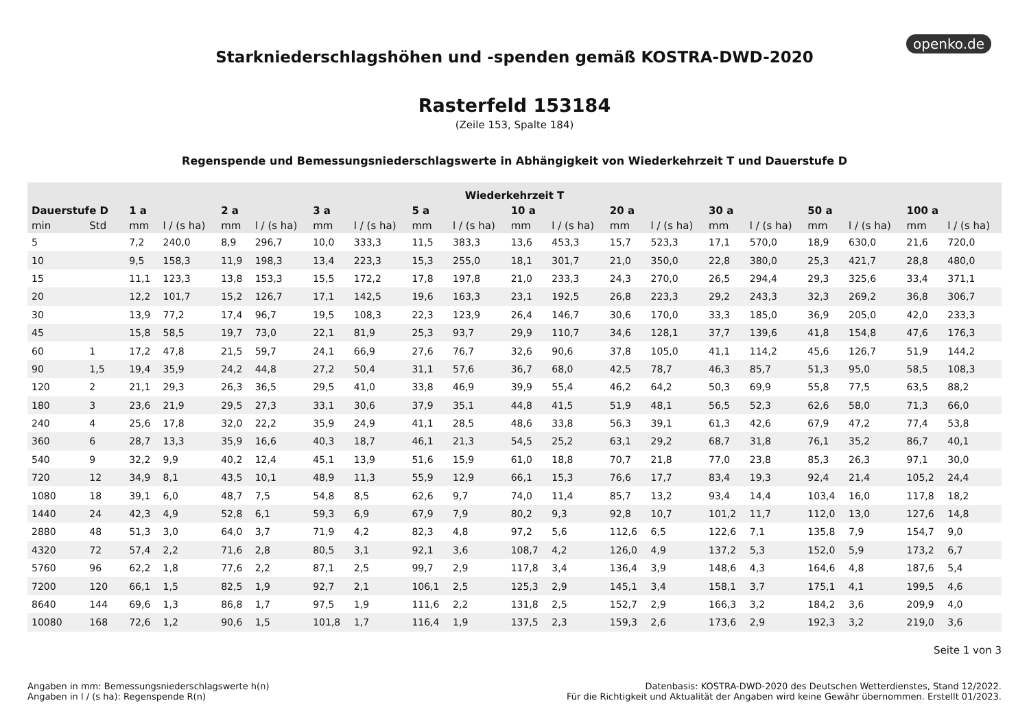openko.de
Starkniederschlagshöhen und -spenden gemäß KOSTRA-DWD-2020
Rasterfeld 153184
(Zeile 153, Spalte 184)
Regenspende und Bemessungsniederschlagswerte in Abhängigkeit von Wiederkehrzeit T und Dauerstufe D
| Wiederkehrzeit T | | | | | | | | | | | | | | | | | | | |
| --- | --- | --- | --- | --- | --- | --- | --- | --- | --- | --- | --- | --- | --- | --- | --- | --- | --- | --- | --- |
| Dauerstufe D | | 1 a | | 2 a | | 3 a | | 5 a | | 10 a | | 20 a | | 30 a | | 50 a | | 100 a | |
| min | Std | mm | l / (s ha) | mm | l / (s ha) | mm | l / (s ha) | mm | l / (s ha) | mm | l / (s ha) | mm | l / (s ha) | mm | l / (s ha) | mm | l / (s ha) | mm | l / (s ha) |
| 5 | | 7,2 | 240,0 | 8,9 | 296,7 | 10,0 | 333,3 | 11,5 | 383,3 | 13,6 | 453,3 | 15,7 | 523,3 | 17,1 | 570,0 | 18,9 | 630,0 | 21,6 | 720,0 |
| 10 | | 9,5 | 158,3 | 11,9 | 198,3 | 13,4 | 223,3 | 15,3 | 255,0 | 18,1 | 301,7 | 21,0 | 350,0 | 22,8 | 380,0 | 25,3 | 421,7 | 28,8 | 480,0 |
| 15 | | 11,1 | 123,3 | 13,8 | 153,3 | 15,5 | 172,2 | 17,8 | 197,8 | 21,0 | 233,3 | 24,3 | 270,0 | 26,5 | 294,4 | 29,3 | 325,6 | 33,4 | 371,1 |
| 20 | | 12,2 | 101,7 | 15,2 | 126,7 | 17,1 | 142,5 | 19,6 | 163,3 | 23,1 | 192,5 | 26,8 | 223,3 | 29,2 | 243,3 | 32,3 | 269,2 | 36,8 | 306,7 |
| 30 | | 13,9 | 77,2 | 17,4 | 96,7 | 19,5 | 108,3 | 22,3 | 123,9 | 26,4 | 146,7 | 30,6 | 170,0 | 33,3 | 185,0 | 36,9 | 205,0 | 42,0 | 233,3 |
| 45 | | 15,8 | 58,5 | 19,7 | 73,0 | 22,1 | 81,9 | 25,3 | 93,7 | 29,9 | 110,7 | 34,6 | 128,1 | 37,7 | 139,6 | 41,8 | 154,8 | 47,6 | 176,3 |
| 60 | 1 | 17,2 | 47,8 | 21,5 | 59,7 | 24,1 | 66,9 | 27,6 | 76,7 | 32,6 | 90,6 | 37,8 | 105,0 | 41,1 | 114,2 | 45,6 | 126,7 | 51,9 | 144,2 |
| 90 | 1,5 | 19,4 | 35,9 | 24,2 | 44,8 | 27,2 | 50,4 | 31,1 | 57,6 | 36,7 | 68,0 | 42,5 | 78,7 | 46,3 | 85,7 | 51,3 | 95,0 | 58,5 | 108,3 |
| 120 | 2 | 21,1 | 29,3 | 26,3 | 36,5 | 29,5 | 41,0 | 33,8 | 46,9 | 39,9 | 55,4 | 46,2 | 64,2 | 50,3 | 69,9 | 55,8 | 77,5 | 63,5 | 88,2 |
| 180 | 3 | 23,6 | 21,9 | 29,5 | 27,3 | 33,1 | 30,6 | 37,9 | 35,1 | 44,8 | 41,5 | 51,9 | 48,1 | 56,5 | 52,3 | 62,6 | 58,0 | 71,3 | 66,0 |
| 240 | 4 | 25,6 | 17,8 | 32,0 | 22,2 | 35,9 | 24,9 | 41,1 | 28,5 | 48,6 | 33,8 | 56,3 | 39,1 | 61,3 | 42,6 | 67,9 | 47,2 | 77,4 | 53,8 |
| 360 | 6 | 28,7 | 13,3 | 35,9 | 16,6 | 40,3 | 18,7 | 46,1 | 21,3 | 54,5 | 25,2 | 63,1 | 29,2 | 68,7 | 31,8 | 76,1 | 35,2 | 86,7 | 40,1 |
| 540 | 9 | 32,2 | 9,9 | 40,2 | 12,4 | 45,1 | 13,9 | 51,6 | 15,9 | 61,0 | 18,8 | 70,7 | 21,8 | 77,0 | 23,8 | 85,3 | 26,3 | 97,1 | 30,0 |
| 720 | 12 | 34,9 | 8,1 | 43,5 | 10,1 | 48,9 | 11,3 | 55,9 | 12,9 | 66,1 | 15,3 | 76,6 | 17,7 | 83,4 | 19,3 | 92,4 | 21,4 | 105,2 | 24,4 |
| 1080 | 18 | 39,1 | 6,0 | 48,7 | 7,5 | 54,8 | 8,5 | 62,6 | 9,7 | 74,0 | 11,4 | 85,7 | 13,2 | 93,4 | 14,4 | 103,4 | 16,0 | 117,8 | 18,2 |
| 1440 | 24 | 42,3 | 4,9 | 52,8 | 6,1 | 59,3 | 6,9 | 67,9 | 7,9 | 80,2 | 9,3 | 92,8 | 10,7 | 101,2 | 11,7 | 112,0 | 13,0 | 127,6 | 14,8 |
| 2880 | 48 | 51,3 | 3,0 | 64,0 | 3,7 | 71,9 | 4,2 | 82,3 | 4,8 | 97,2 | 5,6 | 112,6 | 6,5 | 122,6 | 7,1 | 135,8 | 7,9 | 154,7 | 9,0 |
| 4320 | 72 | 57,4 | 2,2 | 71,6 | 2,8 | 80,5 | 3,1 | 92,1 | 3,6 | 108,7 | 4,2 | 126,0 | 4,9 | 137,2 | 5,3 | 152,0 | 5,9 | 173,2 | 6,7 |
| 5760 | 96 | 62,2 | 1,8 | 77,6 | 2,2 | 87,1 | 2,5 | 99,7 | 2,9 | 117,8 | 3,4 | 136,4 | 3,9 | 148,6 | 4,3 | 164,6 | 4,8 | 187,6 | 5,4 |
| 7200 | 120 | 66,1 | 1,5 | 82,5 | 1,9 | 92,7 | 2,1 | 106,1 | 2,5 | 125,3 | 2,9 | 145,1 | 3,4 | 158,1 | 3,7 | 175,1 | 4,1 | 199,5 | 4,6 |
| 8640 | 144 | 69,6 | 1,3 | 86,8 | 1,7 | 97,5 | 1,9 | 111,6 | 2,2 | 131,8 | 2,5 | 152,7 | 2,9 | 166,3 | 3,2 | 184,2 | 3,6 | 209,9 | 4,0 |
| 10080 | 168 | 72,6 | 1,2 | 90,6 | 1,5 | 101,8 | 1,7 | 116,4 | 1,9 | 137,5 | 2,3 | 159,3 | 2,6 | 173,6 | 2,9 | 192,3 | 3,2 | 219,0 | 3,6 |
Seite 1 von 3
Angaben in mm: Bemessungsniederschlagswerte h(n)
Angaben in l / (s ha): Regenspende R(n)
Datenbasis: KOSTRA-DWD-2020 des Deutschen Wetterdienstes, Stand 12/2022.
Für die Richtigkeit und Aktualität der Angaben wird keine Gewähr übernommen. Erstellt 01/2023.